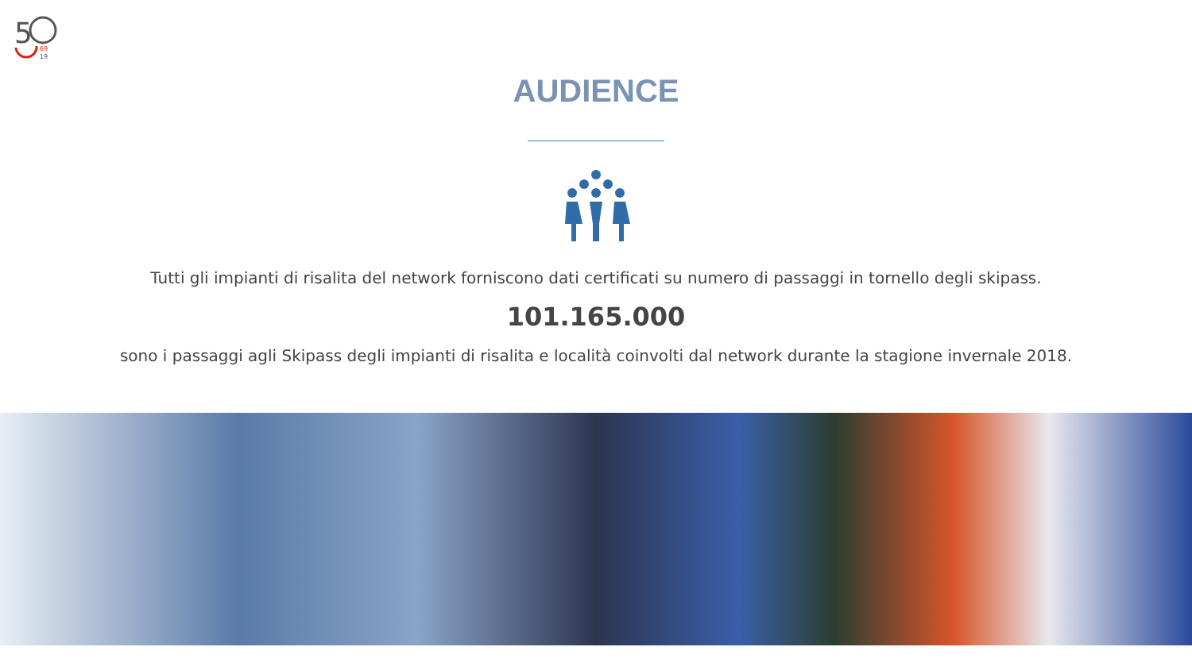5
69
19
AUDIENCE
Tutti gli impianti di risalita del network forniscono dati certificati su numero di passaggi in tornello degli skipass.
101.165.000
sono i passaggi agli Skipass degli impianti di risalita e località coinvolti dal network durante la stagione invernale 2018.